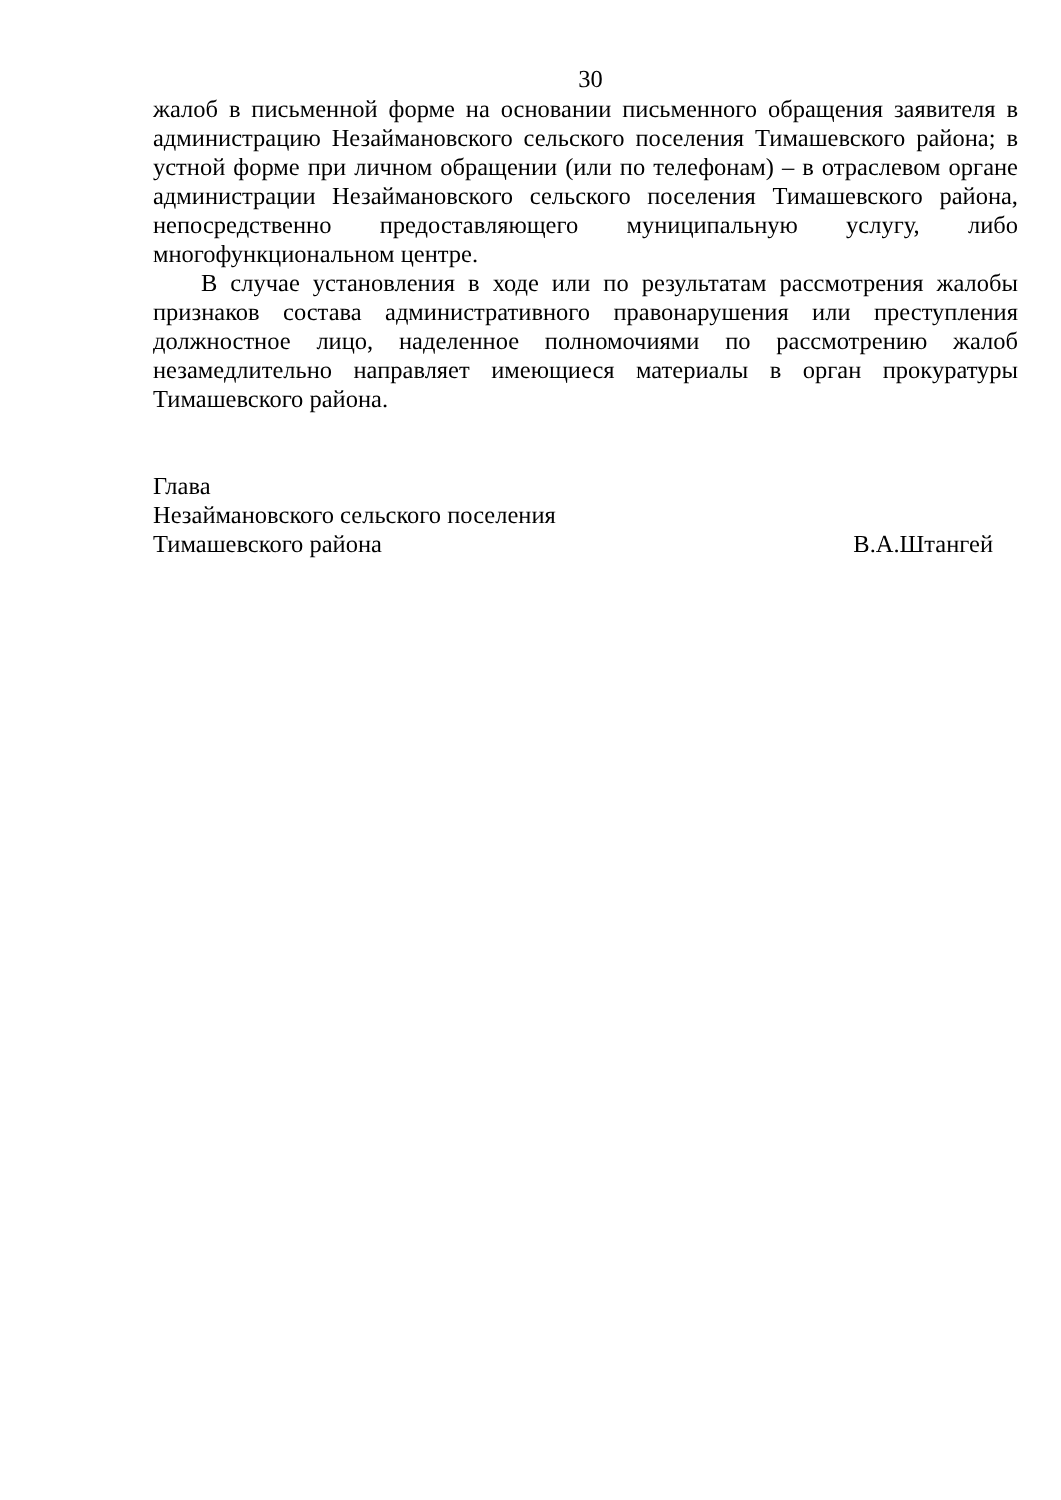30
жалоб в письменной форме на основании письменного обращения заявителя в администрацию Незаймановского сельского поселения Тимашевского района; в устной форме при личном обращении (или по телефонам) – в отраслевом органе администрации Незаймановского сельского поселения Тимашевского района, непосредственно предоставляющего муниципальную услугу, либо многофункциональном центре.
В случае установления в ходе или по результатам рассмотрения жалобы признаков состава административного правонарушения или преступления должностное лицо, наделенное полномочиями по рассмотрению жалоб незамедлительно направляет имеющиеся материалы в орган прокуратуры Тимашевского района.
Глава
Незаймановского сельского поселения
Тимашевского района В.А.Штангей